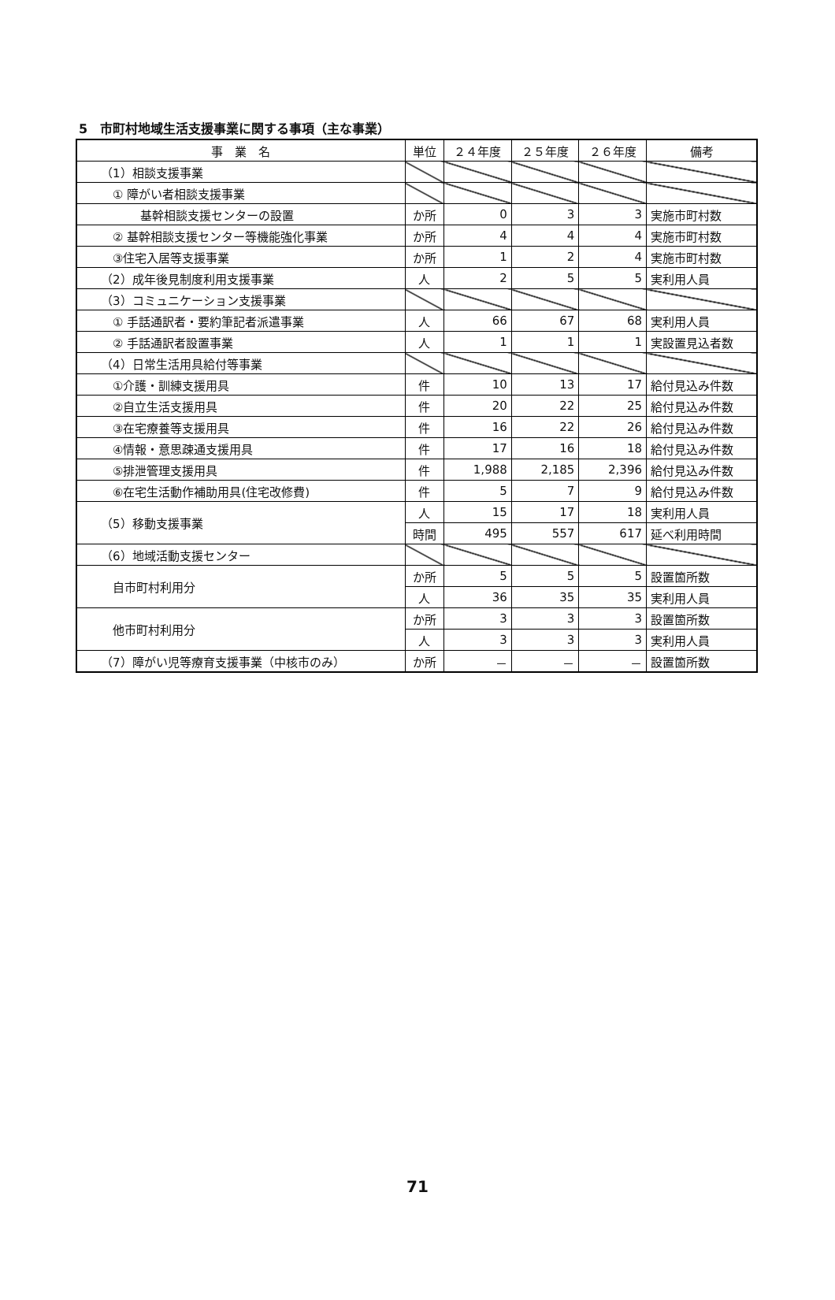5　市町村地域生活支援事業に関する事項（主な事業）
| 事 業 名 | 単位 | ２４年度 | ２５年度 | ２６年度 | 備考 |
| --- | --- | --- | --- | --- | --- |
| （1）相談支援事業 | | | | | |
| ① 障がい者相談支援事業 | | | | | |
| 基幹相談支援センターの設置 | か所 | 0 | 3 | 3 | 実施市町村数 |
| ② 基幹相談支援センター等機能強化事業 | か所 | 4 | 4 | 4 | 実施市町村数 |
| ③住宅入居等支援事業 | か所 | 1 | 2 | 4 | 実施市町村数 |
| （2）成年後見制度利用支援事業 | 人 | 2 | 5 | 5 | 実利用人員 |
| （3）コミュニケーション支援事業 | | | | | |
| ① 手話通訳者・要約筆記者派遣事業 | 人 | 66 | 67 | 68 | 実利用人員 |
| ② 手話通訳者設置事業 | 人 | 1 | 1 | 1 | 実設置見込者数 |
| （4）日常生活用具給付等事業 | | | | | |
| ①介護・訓練支援用具 | 件 | 10 | 13 | 17 | 給付見込み件数 |
| ②自立生活支援用具 | 件 | 20 | 22 | 25 | 給付見込み件数 |
| ③在宅療養等支援用具 | 件 | 16 | 22 | 26 | 給付見込み件数 |
| ④情報・意思疎通支援用具 | 件 | 17 | 16 | 18 | 給付見込み件数 |
| ⑤排泄管理支援用具 | 件 | 1,988 | 2,185 | 2,396 | 給付見込み件数 |
| ⑥在宅生活動作補助用具(住宅改修費) | 件 | 5 | 7 | 9 | 給付見込み件数 |
| （5）移動支援事業 | 人 | 15 | 17 | 18 | 実利用人員 |
| | 時間 | 495 | 557 | 617 | 延べ利用時間 |
| （6）地域活動支援センター | | | | | |
| 自市町村利用分 | か所 | 5 | 5 | 5 | 設置箇所数 |
| | 人 | 36 | 35 | 35 | 実利用人員 |
| 他市町村利用分 | か所 | 3 | 3 | 3 | 設置箇所数 |
| | 人 | 3 | 3 | 3 | 実利用人員 |
| （7）障がい児等療育支援事業（中核市のみ） | か所 | － | － | － | 設置箇所数 |
71